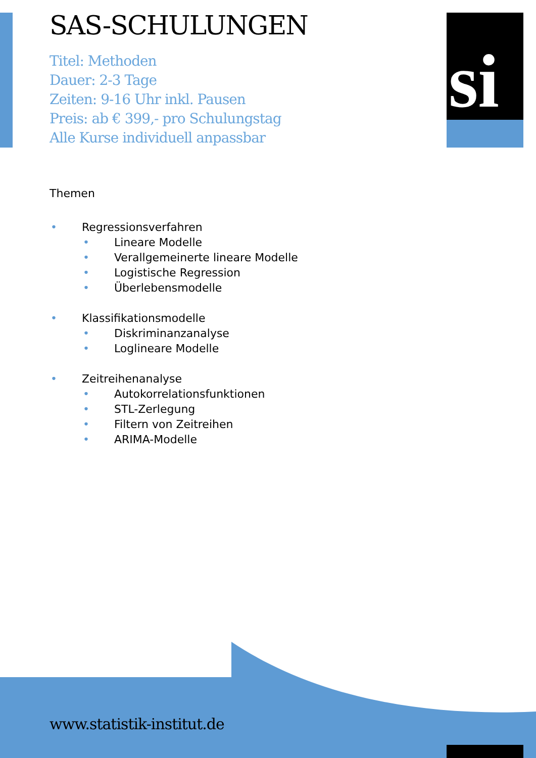si
SAS-SCHULUNGEN
Titel: Methoden
Dauer: 2-3 Tage
Zeiten: 9-16 Uhr inkl. Pausen
Preis: ab € 399,- pro Schulungstag
Alle Kurse individuell anpassbar
Themen
• Regressionsverfahren
• Lineare Modelle
• Verallgemeinerte lineare Modelle
• Logistische Regression
• Überlebensmodelle
• Klassifikationsmodelle
• Diskriminanzanalyse
• Loglineare Modelle
• Zeitreihenanalyse
• Autokorrelationsfunktionen
• STL-Zerlegung
• Filtern von Zeitreihen
• ARIMA-Modelle
www.statistik-institut.de